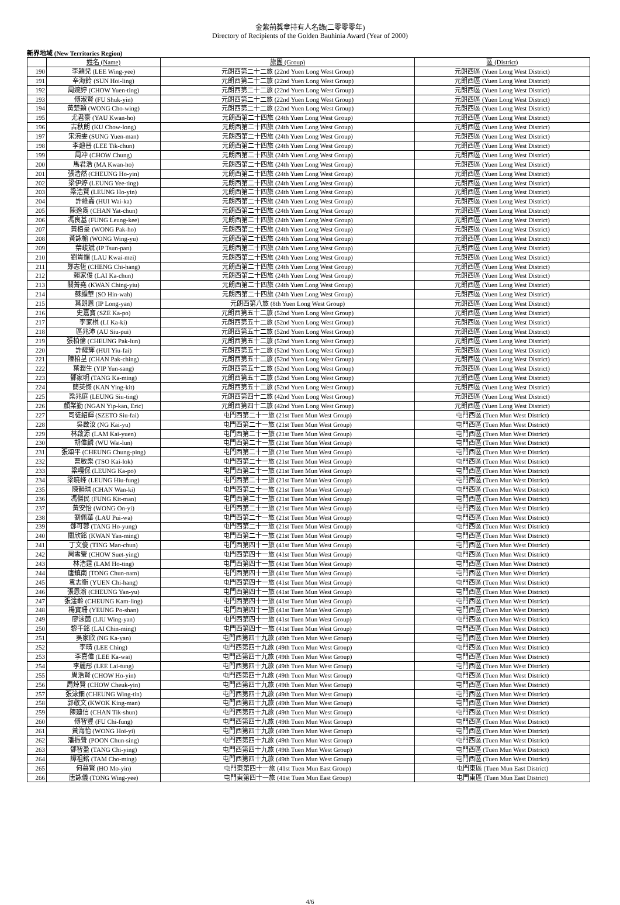金紫荊獎章持有人名錄(二零零零年)
Directory of Recipients of the Golden Bauhinia Award (Year of 2000)
新界地域 (New Territories Region)
| | 姓名 (Name) | 旅團 (Group) | 區 (District) |
| --- | --- | --- | --- |
| 190 | 李穎兒 (LEE Wing-yee) | 元朗西第二十二旅 (22nd Yuen Long West Group) | 元朗西區 (Yuen Long West District) |
| 191 | 辛海鈴 (SUN Hoi-ling) | 元朗西第二十二旅 (22nd Yuen Long West Group) | 元朗西區 (Yuen Long West District) |
| 192 | 周婉婷 (CHOW Yuen-ting) | 元朗西第二十二旅 (22nd Yuen Long West Group) | 元朗西區 (Yuen Long West District) |
| 193 | 傅淑賢 (FU Shuk-yin) | 元朗西第二十二旅 (22nd Yuen Long West Group) | 元朗西區 (Yuen Long West District) |
| 194 | 黃楚穎 (WONG Cho-wing) | 元朗西第二十二旅 (22nd Yuen Long West Group) | 元朗西區 (Yuen Long West District) |
| 195 | 尤君豪 (YAU Kwan-ho) | 元朗西第二十四旅 (24th Yuen Long West Group) | 元朗西區 (Yuen Long West District) |
| 196 | 古秋朗 (KU Chow-long) | 元朗西第二十四旅 (24th Yuen Long West Group) | 元朗西區 (Yuen Long West District) |
| 197 | 宋涴雯 (SUNG Yuen-man) | 元朗西第二十四旅 (24th Yuen Long West Group) | 元朗西區 (Yuen Long West District) |
| 198 | 李廸晉 (LEE Tik-chun) | 元朗西第二十四旅 (24th Yuen Long West Group) | 元朗西區 (Yuen Long West District) |
| 199 | 周冲 (CHOW Chung) | 元朗西第二十四旅 (24th Yuen Long West Group) | 元朗西區 (Yuen Long West District) |
| 200 | 馬君浩 (MA Kwan-ho) | 元朗西第二十四旅 (24th Yuen Long West Group) | 元朗西區 (Yuen Long West District) |
| 201 | 張浩然 (CHEUNG Ho-yin) | 元朗西第二十四旅 (24th Yuen Long West Group) | 元朗西區 (Yuen Long West District) |
| 202 | 梁伊婷 (LEUNG Yee-ting) | 元朗西第二十四旅 (24th Yuen Long West Group) | 元朗西區 (Yuen Long West District) |
| 203 | 梁浩賢 (LEUNG Ho-yin) | 元朗西第二十四旅 (24th Yuen Long West Group) | 元朗西區 (Yuen Long West District) |
| 204 | 許維嘉 (HUI Wai-ka) | 元朗西第二十四旅 (24th Yuen Long West Group) | 元朗西區 (Yuen Long West District) |
| 205 | 陳逸雋 (CHAN Yat-chun) | 元朗西第二十四旅 (24th Yuen Long West Group) | 元朗西區 (Yuen Long West District) |
| 206 | 馮良基 (FUNG Leung-kee) | 元朗西第二十四旅 (24th Yuen Long West Group) | 元朗西區 (Yuen Long West District) |
| 207 | 黃栢豪 (WONG Pak-ho) | 元朗西第二十四旅 (24th Yuen Long West Group) | 元朗西區 (Yuen Long West District) |
| 208 | 黃詠榆 (WONG Wing-yu) | 元朗西第二十四旅 (24th Yuen Long West Group) | 元朗西區 (Yuen Long West District) |
| 209 | 葉峻斌 (IP Tsun-pan) | 元朗西第二十四旅 (24th Yuen Long West Group) | 元朗西區 (Yuen Long West District) |
| 210 | 劉貴媚 (LAU Kwai-mei) | 元朗西第二十四旅 (24th Yuen Long West Group) | 元朗西區 (Yuen Long West District) |
| 211 | 鄭志恆 (CHENG Chi-hang) | 元朗西第二十四旅 (24th Yuen Long West Group) | 元朗西區 (Yuen Long West District) |
| 212 | 賴家俊 (LAI Ka-chun) | 元朗西第二十四旅 (24th Yuen Long West Group) | 元朗西區 (Yuen Long West District) |
| 213 | 關菁堯 (KWAN Ching-yiu) | 元朗西第二十四旅 (24th Yuen Long West Group) | 元朗西區 (Yuen Long West District) |
| 214 | 蘇顯華 (SO Hin-wah) | 元朗西第二十四旅 (24th Yuen Long West Group) | 元朗西區 (Yuen Long West District) |
| 215 | 葉朗恩 (IP Long-yan) | 元朗西第八旅 (8th Yuen Long West Group) | 元朗西區 (Yuen Long West District) |
| 216 | 史嘉寶 (SZE Ka-po) | 元朗西第五十二旅 (52nd Yuen Long West Group) | 元朗西區 (Yuen Long West District) |
| 217 | 李家棋 (LI Ka-ki) | 元朗西第五十二旅 (52nd Yuen Long West Group) | 元朗西區 (Yuen Long West District) |
| 218 | 區兆沛 (AU Siu-pui) | 元朗西第五十二旅 (52nd Yuen Long West Group) | 元朗西區 (Yuen Long West District) |
| 219 | 張柏倫 (CHEUNG Pak-lun) | 元朗西第五十二旅 (52nd Yuen Long West Group) | 元朗西區 (Yuen Long West District) |
| 220 | 許耀輝 (HUI Yiu-fai) | 元朗西第五十二旅 (52nd Yuen Long West Group) | 元朗西區 (Yuen Long West District) |
| 221 | 陳柏呈 (CHAN Pak-ching) | 元朗西第五十二旅 (52nd Yuen Long West Group) | 元朗西區 (Yuen Long West District) |
| 222 | 葉潤生 (YIP Yun-sang) | 元朗西第五十二旅 (52nd Yuen Long West Group) | 元朗西區 (Yuen Long West District) |
| 223 | 鄧家明 (TANG Ka-ming) | 元朗西第五十二旅 (52nd Yuen Long West Group) | 元朗西區 (Yuen Long West District) |
| 224 | 簡英傑 (KAN Ying-kit) | 元朗西第五十二旅 (52nd Yuen Long West Group) | 元朗西區 (Yuen Long West District) |
| 225 | 梁兆庭 (LEUNG Siu-ting) | 元朗西第四十二旅 (42nd Yuen Long West Group) | 元朗西區 (Yuen Long West District) |
| 226 | 顏業勤 (NGAN Yip-kan, Eric) | 元朗西第四十二旅 (42nd Yuen Long West Group) | 元朗西區 (Yuen Long West District) |
| 227 | 司徒紹輝 (SZETO Siu-fai) | 屯門西第二十一旅 (21st Tuen Mun West Group) | 屯門西區 (Tuen Mun West District) |
| 228 | 吳啟汝 (NG Kai-yu) | 屯門西第二十一旅 (21st Tuen Mun West Group) | 屯門西區 (Tuen Mun West District) |
| 229 | 林啟源 (LAM Kai-yuen) | 屯門西第二十一旅 (21st Tuen Mun West Group) | 屯門西區 (Tuen Mun West District) |
| 230 | 胡偉麟 (WU Wai-lun) | 屯門西第二十一旅 (21st Tuen Mun West Group) | 屯門西區 (Tuen Mun West District) |
| 231 | 張頌平 (CHEUNG Chung-ping) | 屯門西第二十一旅 (21st Tuen Mun West Group) | 屯門西區 (Tuen Mun West District) |
| 232 | 曹啟樂 (TSO Kai-lok) | 屯門西第二十一旅 (21st Tuen Mun West Group) | 屯門西區 (Tuen Mun West District) |
| 233 | 梁嘎保 (LEUNG Ka-po) | 屯門西第二十一旅 (21st Tuen Mun West Group) | 屯門西區 (Tuen Mun West District) |
| 234 | 梁曉峰 (LEUNG Hiu-fung) | 屯門西第二十一旅 (21st Tuen Mun West Group) | 屯門西區 (Tuen Mun West District) |
| 235 | 陳韻琪 (CHAN Wan-ki) | 屯門西第二十一旅 (21st Tuen Mun West Group) | 屯門西區 (Tuen Mun West District) |
| 236 | 馮傑民 (FUNG Kit-man) | 屯門西第二十一旅 (21st Tuen Mun West Group) | 屯門西區 (Tuen Mun West District) |
| 237 | 黃安怡 (WONG On-yi) | 屯門西第二十一旅 (21st Tuen Mun West Group) | 屯門西區 (Tuen Mun West District) |
| 238 | 劉佩華 (LAU Pui-wa) | 屯門西第二十一旅 (21st Tuen Mun West Group) | 屯門西區 (Tuen Mun West District) |
| 239 | 鄧可蓉 (TANG Ho-yung) | 屯門西第二十一旅 (21st Tuen Mun West Group) | 屯門西區 (Tuen Mun West District) |
| 240 | 關欣銘 (KWAN Yan-ming) | 屯門西第二十一旅 (21st Tuen Mun West Group) | 屯門西區 (Tuen Mun West District) |
| 241 | 丁文俊 (TING Man-chun) | 屯門西第四十一旅 (41st Tuen Mun West Group) | 屯門西區 (Tuen Mun West District) |
| 242 | 周雪瑩 (CHOW Suet-ying) | 屯門西第四十一旅 (41st Tuen Mun West Group) | 屯門西區 (Tuen Mun West District) |
| 243 | 林浩霆 (LAM Ho-ting) | 屯門西第四十一旅 (41st Tuen Mun West Group) | 屯門西區 (Tuen Mun West District) |
| 244 | 唐鎮南 (TONG Chun-nam) | 屯門西第四十一旅 (41st Tuen Mun West Group) | 屯門西區 (Tuen Mun West District) |
| 245 | 袁志衡 (YUEN Chi-hang) | 屯門西第四十一旅 (41st Tuen Mun West Group) | 屯門西區 (Tuen Mun West District) |
| 246 | 張恩渝 (CHEUNG Yan-yu) | 屯門西第四十一旅 (41st Tuen Mun West Group) | 屯門西區 (Tuen Mun West District) |
| 247 | 張淦齡 (CHEUNG Kam-ling) | 屯門西第四十一旅 (41st Tuen Mun West Group) | 屯門西區 (Tuen Mun West District) |
| 248 | 楊寶珊 (YEUNG Po-shan) | 屯門西第四十一旅 (41st Tuen Mun West Group) | 屯門西區 (Tuen Mun West District) |
| 249 | 廖泳茵 (LIU Wing-yan) | 屯門西第四十一旅 (41st Tuen Mun West Group) | 屯門西區 (Tuen Mun West District) |
| 250 | 黎千銘 (LAI Chin-ming) | 屯門西第四十一旅 (41st Tuen Mun West Group) | 屯門西區 (Tuen Mun West District) |
| 251 | 吳家欣 (NG Ka-yan) | 屯門西第四十九旅 (49th Tuen Mun West Group) | 屯門西區 (Tuen Mun West District) |
| 252 | 李晴 (LEE Ching) | 屯門西第四十九旅 (49th Tuen Mun West Group) | 屯門西區 (Tuen Mun West District) |
| 253 | 李嘉偉 (LEE Ka-wai) | 屯門西第四十九旅 (49th Tuen Mun West Group) | 屯門西區 (Tuen Mun West District) |
| 254 | 李麗彤 (LEE Lai-tung) | 屯門西第四十九旅 (49th Tuen Mun West Group) | 屯門西區 (Tuen Mun West District) |
| 255 | 周浩賢 (CHOW Ho-yin) | 屯門西第四十九旅 (49th Tuen Mun West Group) | 屯門西區 (Tuen Mun West District) |
| 256 | 周焯賢 (CHOW Cheuk-yin) | 屯門西第四十九旅 (49th Tuen Mun West Group) | 屯門西區 (Tuen Mun West District) |
| 257 | 張泳鈿 (CHEUNG Wing-tin) | 屯門西第四十九旅 (49th Tuen Mun West Group) | 屯門西區 (Tuen Mun West District) |
| 258 | 郭敬文 (KWOK King-man) | 屯門西第四十九旅 (49th Tuen Mun West Group) | 屯門西區 (Tuen Mun West District) |
| 259 | 陳廸信 (CHAN Tik-shun) | 屯門西第四十九旅 (49th Tuen Mun West Group) | 屯門西區 (Tuen Mun West District) |
| 260 | 傅智豐 (FU Chi-fung) | 屯門西第四十九旅 (49th Tuen Mun West Group) | 屯門西區 (Tuen Mun West District) |
| 261 | 黃海怡 (WONG Hoi-yi) | 屯門西第四十九旅 (49th Tuen Mun West Group) | 屯門西區 (Tuen Mun West District) |
| 262 | 潘振聲 (POON Chun-sing) | 屯門西第四十九旅 (49th Tuen Mun West Group) | 屯門西區 (Tuen Mun West District) |
| 263 | 鄧智盈 (TANG Chi-ying) | 屯門西第四十九旅 (49th Tuen Mun West Group) | 屯門西區 (Tuen Mun West District) |
| 264 | 譚祖銘 (TAM Cho-ming) | 屯門西第四十九旅 (49th Tuen Mun West Group) | 屯門西區 (Tuen Mun West District) |
| 265 | 何慕賢 (HO Mo-yin) | 屯門東第四十一旅 (41st Tuen Mun East Group) | 屯門東區 (Tuen Mun East District) |
| 266 | 唐詠儀 (TONG Wing-yee) | 屯門東第四十一旅 (41st Tuen Mun East Group) | 屯門東區 (Tuen Mun East District) |
4/6